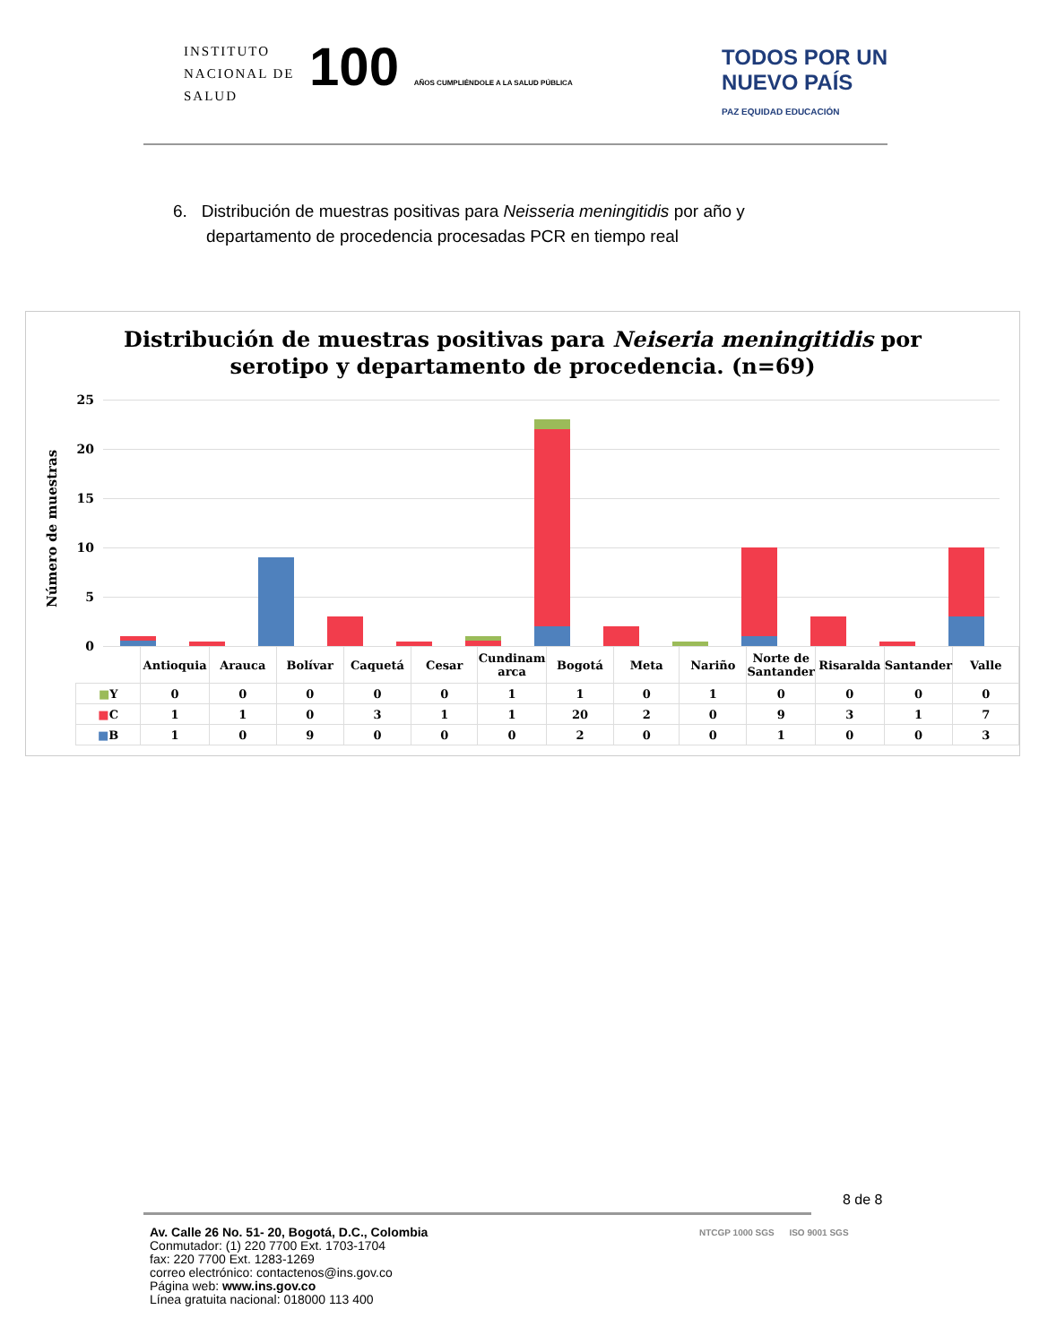INSTITUTO
NACIONAL DE
SALUD
100 AÑOS CUMPLIÉNDOLE A LA SALUD PÚBLICA
TODOS POR UN
NUEVO PAÍS
PAZ EQUIDAD EDUCACIÓN
6. Distribución de muestras positivas para Neisseria meningitidis por año y
departamento de procedencia procesadas PCR en tiempo real
Distribución de muestras positivas para Neiseria meningitidis por
serotipo y departamento de procedencia. (n=69)
Número de muestras
25
20
15
10
5
0
| | Antioquia | Arauca | Bolívar | Caquetá | Cesar | Cundinam arca | Bogotá | Meta | Nariño | Norte de Santander | Risaralda | Santander | Valle |
| --- | --- | --- | --- | --- | --- | --- | --- | --- | --- | --- | --- | --- | --- |
| ■ Y | 0 | 0 | 0 | 0 | 0 | 1 | 1 | 0 | 1 | 0 | 0 | 0 | 0 |
| ■ C | 1 | 1 | 0 | 3 | 1 | 1 | 20 | 2 | 0 | 9 | 3 | 1 | 7 |
| ■ B | 1 | 0 | 9 | 0 | 0 | 0 | 2 | 0 | 0 | 1 | 0 | 0 | 3 |
8 de 8
Av. Calle 26 No. 51- 20, Bogotá, D.C., Colombia
Conmutador: (1) 220 7700 Ext. 1703-1704
fax: 220 7700 Ext. 1283-1269
correo electrónico: contactenos@ins.gov.co
Página web: www.ins.gov.co
Línea gratuita nacional: 018000 113 400
NTCGP 1000 SGS ISO 9001 SGS